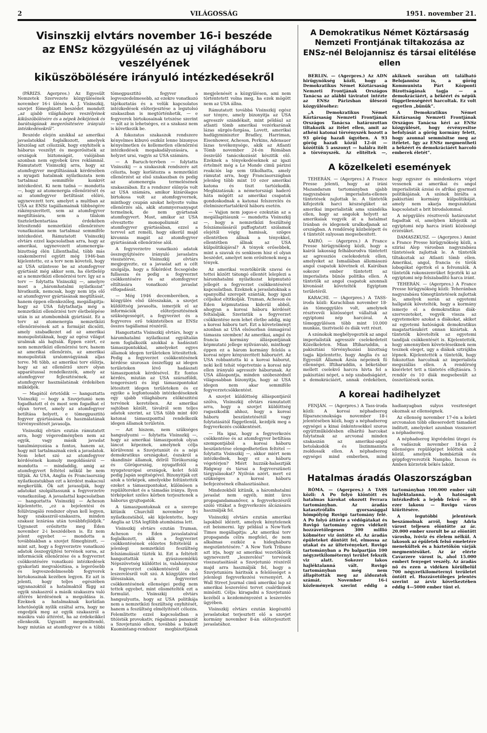2 VILÁGOSSÁG 1951. november 21.
Visinszkij elvtárs november 16-i beszéde
az ENSz közgyülésén az uj világháboru veszélyének
kiküszöbölésére irányuló intézkedésekről
(PÁRIZS. Agerpres.) Az Egyesült Nemzetek Szervezete közgyülésének november 16-i ülésén A. J. Visinszkij, szovjet főmegbizott beszédet mondott „az ujabb világháboru veszélyének kiküszöbölésére és a népek békéjének és barátságának megerősitésére irányuló intézkedésekről”.
Beszéde elején azokkal az amerikai javaslatokkal foglalkozott, amelyek látszólag azt célozzák, hogy enyhitsék a háborus veszélyt és megerősitsék az országok biztonságát, valójában azonban nem egyebek üres reklámnál. Rámutatott Visinszkij arra, hogy az atomfegyver megtiltásának kérdésében a nyugati hatalmak nyilatkozata nem tartalmaz semmiféle konkrét intézkedést. Ki nem tudná — mondotta —, hogy az atomenergia ellenőrzését és az atomfegyver betiltását előiró, ugynevezett terv, amelyet a multban az USA az ENSz tagállamainak többségére rákényszeritett, sem az atomfegyver megtiltására, sem a tilalom tiszteletbentartása érdekében létesitendő nemzetközi ellenőrzésre vonatkozóan nem tartalmaz semmiféle intézkedést. Rámutatott Visinszkij elvtárs ezzel kapcsolatban arra, hogy az amerikai, ugynevezett atomenergia-bizottság élén Lilienthallal, több más szakemberrel együtt még 1946-ban kijelentette, ez a terv nem követeli, hogy az USA szüntesse be az atomfegyver gyártását még akkor sem, ha életbelép az a nemzetközi ellenőrzési terv. Igy az a terv — folytatta Visinszkij —, amelyre most a „háromhatalmi nyilatkozat” hivatkozik, nemcsak, hogy nem irja elő az atomfegyver gyártásának megtiltását, hanem éppen ellenkezőleg, megállapitja: hogy az USA folytathatja még a nemzetközi ellenőrzési terv életbelépése után is az atombombák gyártását. Ez a terv az atomenergia nemzetközi ellenőrzésének azt a formáját dicsőiti, amely szabadkezet ad az amerikai monopolistáknak, hogy az egész világot uralmuk alá hajtsák. Éppen ezért, ez nem nemzetközi ellenőrzési terv, hanem az amerikai ellenőrzés, az amerikai monopolisták uralomvágyának aljas terve. Mi több, az amerikai terv előirja, hogy az az ellenőrző szerv olyan apparátussal rendelkezzék, amely az atomfegyver fejlesztésének, az atomfegyver használatának érdekében működjék.
— Magától értetődik — hangoztatta Visinszkij — hogy a Szovjetunió nem fogadhatott el és most sem fogadhat el olyan tervet, amely az atomfegyver betiltása helyett, e tömegpusztitó fegyver gyártásának és használatának törvényesitését javasolja.
Visinszkij elvtárs ezután rámutatott arra, hogy végeredményben nem az egyik, vagy másik javaslat tanulmányozása a fontos, hanem az, hogy mit tartalmaznak ezek a javaslatok. Nem lehet szó az atomfegyver kérdésének komoly megoldásáról — mondotta — mindaddig, amig az atomfegyvert feltétel nélkül be nem tiltják. Az USA, Anglia és Franciaország nyilatkozatukban ezt a kérdést makacsul megkerülik. Ők azt javasolják, hogy adatokat szolgáltassunk a fegyverzetre vonatkozólag. A javaslattal kapcsolatban — hangoztatta Visinszkij — Acheson kijelentette, „ez a bejelentési és felülvizsgáló rendszer olyan kell legyen, hogy szakaszról-szakaszra, minden szakasz lezárása után továbbfejlődjék.” Ugyanezt erősitette meg Eden november 2-i beszédében is. Ez nem jelent egyebet — mondotta a továbbiakban a szovjet főmegbizott, — mint azt, hogy a fegyverzetre vonatkozó adatok összegyüjtési tervének sorsa, az információk ellenőrzése és a fegyverzet csökkentésére vonatkozó intézkedések gyakorlati megvalósitása, a legerősebb és legveszedelmesebb fegyverek birtokosainak kezében legyen. Ez azt is jelenti, hogy teljes egészében ugyanazoktól a hatalmaktól függ az egyik szakaszról a másik szakaszra való áttérés kérdésének a megoldása is. Ezeknek a hatalmaknak korlátlan lehetőségük nyilik ezáltal arra, hogy ne engedjék meg az egyik szakaszról a másikra való áttérést, ha az érdekeikkel ellenkezik. Ugyanitt megemlitendő, hogy miután az atomfegyver és a többi tömegpusztitó fegyver a legveszedelmesebb, az ezekre vonatkozó tájékoztatás és a velük kapcsolatos intézkedések előterjesztése a legutolsó szakaszban is megtörténhetik, — e fegyverek birtokosainak tetszése szerint — sőt az is lehetséges, ez a szakasz nem is következik be.
A fokozatos szakaszok rendszere kényelmes kibuvó eszköz lenne bizonyos kényelmetlen és kellemetlen ellenőrzési intézkedések megakadályozására, a helyzet urai, vagyis az USA számára.
— A Baruch-tervben — folytatta Visinszkij — a szakaszok rendszere azt célozta, hogy korlátozza a nemzetközi ellenőrzést az első szakaszban és pedig az atomenergia termelésének szakaszában. Ez a rendszer előnyös volt az USA számára, amikor kizárólagos birtokosa volt az atomfegyvernek, minthogy csupán azokat helyezte volna ellenőrzés alá, akik atomnyersanyagot termelnek, de nem gyártanak atomfegyvert. Most, amikor az USA elvesztette monopoliumát az atomfegyver gyártásában, ezzel a tervvel azt reméli, hogy sikerül majd kivonnia magát az atomfegyver gyártásának ellenőrzése alól.
A fegyverzetre vonatkozó adatok összegyüjtésére irányuló javaslatra visszatérve, Visinszkij elvtárs megjegyezte, ez a javaslat azt a célt szolgálja, hogy a főkérdést fecsegésbe fullassza és pedig a fegyverzet csökkentésére és az atomfegyver eltiltására vonatkozó javaslat elfogadását.
— Még 1946 decemberében, a közgyülés első ülésszakán, a szovjet küldöttség javasolta, ismerjék el az információk előterjesztésének szükségességét, a fegyverzet és a fegyveres erő tekintetében az ENSz összes tagállamai részéről.
Hangoztatta Visinszkij elvtárs, hogy a háromhatalmi nyilatkozat egyáltalán nem foglalkozik azokkal a hadászati támaszpontokkal, amelyeket egyes államok idegen területeken létesitettek. Pedig a fegyverzet csökkentésének kérdése szorosan összefügg az idegen területeken lévő hadászati támaszpontok kérdésével. Ez fontos kérdés, miután az USA szárazföldi, tengerészeti és légi támaszpontokat létesitett idegen területeken és ez egyike a legfontosabb intézkedéseknek egy ujabb világháboru előkészitési tervének keretében. Az amerikai sajtóban közölt, távolról sem teljes adatok szerint, az USA több mint 400 katonai támaszponttal rendelkezik idegen államok területén.
— Azt hiszem, nem szükséges hangsulyozni — folytatta Visinszkij —, hogy az amerikai támaszpontok olyan láncot képeznek, amelynek célja körülvenni a Szovjetuniót és a népi demokratikus országokat, északról a skandináv államok, délről Törökország és Görögország, nyugatfelől a nyugateurópai országok, kelet felől pedig Japán segitségével. Bizonyitják ezt azok a térképek, amelyekbe feltüntették ezeket a támaszpontokat, különösen a repülőtereket és a támadás iránya. Ilyen térképeket széles körben terjesztenek a háborus gyujtogatók.
A támaszpontoknak ez a szerepe kitünik Churchill november 9-i nyilatkozatából, aki kijelentette, hogy Anglia az USA legfőbb atombázisa lett.
Visinszkij elvtárs ezután Truman, Acheson és Eden javaslataival foglalkozott, akik a fegyverzet csökkentésének előzetes feltételéül a jelenlegi nemzetközi feszültség felszámolását tüzték ki. Ezt a feltételt hangoztatták a gyászosemlékü Népszövetség küldöttei is, valahányszor a fegyverzet csökkentéséről és a leszerelésről volt szó. A közgyülés első ülésszakán, a fegyverzet csökkentésének ellenségei pedig nem tettek egyebet, mint elismételték ezt a formulát. Visinszkij elvtárs hangsulyozta, hogy az USA politikája nem a nemzetközi feszültség enyhitését, hanem a feszültség elmélyitését célozza. Felemlitette ezzel kapcsolatban a titóisták provokativ, rágalmazó panaszát a Szovjetunió ellen, továbbá a bukott Kuomintang-rendszer megbizottjának megjelenését a közgyülésen, ami nem történtetett volna meg, ha ezek mögött nem az USA állna.
Rámutatott továbbá Visinszkij egész sor tényre, amely bizonyitja az USA agresszív szándékait, mint például az atlanti tömb amerikai vezérkarának lázas sürgés-forgása, Lovett, amerikai hadügyminiszter Bradley, Harriman, Eisenhower, Acheson, Perkins, Adenauer lázas tevékenysége, akik az Atlanti Tömb november 24-én Rómában összeülő tanácskozását készitik elő. Ezeknek a tényekedéseknek az igazi értelmét még a Le Monde cimü párizsi reakciós lap sem titkolhatta, amely rámutat arra, hogy Franciaországban jelenleg több mint 10 ezer amerikai katona és tiszt tartózkodik. Megbizatásuk: a németországi haderő háta mögött az amerikai csapatok gondoskodnak a katonai felszerelés és élelmiszertartalékról háboru esetén.
— Vajjon nem jogos-e ezekután az a megállapitásunk — mondotta Visinszkij —, hogy a nemzetközi feszültség felszámolásáról puffogtatott szólamok elejétől végig hamisak, szöges ellentétben állnak a tényekkel, ellentétben állnak az USA külpolitikájával? A tények erősebbek, mint a szavak és senkisem hisz el olyan beszédet, amelyet nem erősitenek meg a tények.
Az amerikai vezetőkörök szavai és tettei között tátongó ellentét leleplezi a háromhatalmi nyilatkozat képmutató jellegét a fegyverzet csökkentésével kapcsolatban. Ezeknek a javaslatoknak a spanyolfal szerepét szánták, hogy igazi céljaikat eltitkolják. Truman, Acheson és Eden képmutatása kiderül abból, ahogyan a koreai háboru kérdését feltálalják. Szerintük a fegyverzet csökkentése nem lehet életbe addig, mig a koreai háboru tart. Ezt a követelményt azonban az USA elsősorban önmagával támasza szemben! Az amerikai, angol és francia kormány álláspontjának képmutató jellege nyilvánvaló, minthogy éppen ez a három kormány felelős a koreai népre kényszeritett háboruért. Az USA robbantotta ki a koreai háborut, neki kell tehát végetvetnie a koreai nép ellen irányuló agresszív háborunak. Az USA álláspontja, minden szóbeszédnél világosabban bizonyitja, hogy az USA idegen nem akar semmiféle fegyverzetcsökkentést.
A szovjet küldöttség álláspontjáról szólva, Visinszkij elvtárs rámutatott arra, hogy a szovjet küldöttség ragaszkodik ahhoz, hogy a koreai háboru beszüntetésétől vagy folytatásától függetlenül, kezdjék meg a fegyverkezés csökkentését.
— Ha igaz, hogy a fegyverkezés csökkentése és az atomfegyver betiltása szempontjából a koreai háboru beszüntetése elengedhetetlen feltétel — folytatta Visinszkij —, akkor miért nem intézkednek, hogy ez a háboru végetérjen? Miért huzzák-halasztják Ridgway és társai a fegyverszüneti tárgyalásokat? Nyilván azért, mert ez szükséges a koreai háboru befejezésének elhalasztásához.
Mindezekből kitünik, a háromhatalmi javaslat nem egyéb, mint üres propagandamanőver, a fegyverkezésről szóló vitákat a fegyverkezés álcázására használják fel.
Visinszkij elvtárs ezután amerikai lapokból idézett, amelyek kénytelenek ezt beismerni. Igy például a New-York Times megállapitja: „Az amerikai terv propaganda célra megfelel, de nem alkalmas eszköz a hidegháboru megszüntetésére.” A New York Tribune azt irja, hogy az amerikai vezetőkörök ugynevezett „leszerelési” tervének visszautasitását a Szovjetunió részéről majd arra használják fel, hogy a Szovjetunióra háritsák a felelősséget a jelenlegi fegyverkezési versenyért. A Wall Street Journal cimü amerikai lap az amerikai leszerelési tervet csalétkének minősiti. Célja: kiragadni a Szovjetunió kezéből a kezdeményezést a leszerelés ügyében.
Visinszkij elvtárs ezután kiegészitő javaslatokat terjesztett elő a szovjet kormány november 8-án előterjesztett javaslatához.
A Demokratikus Német Köztársaság Nemzeti Frontjának tiltakozása az ENSz-nél Belojannisz és társai elitélése ellen
BERLIN. — (Agerpres.) Az ADN hirügynökség közli, hogy a Demokratikus Német Köztársaság Nemzeti Frontjának Országos Tanácsa az alábbi táviratot intézte az ENSz Párizsban ülésező közgyüléséhez:
„A Demokratikus Német Köztársaság Nemzeti Frontjának Országos Tanácsa határozottan tiltakozik az itélet ellen, amit az athéni katonai törvényszék hozott a 93 görög hazafi ügyében. A 93 görög hazafi közül 12-őt — közöttük 5 asszonyt — halálra itélt a törvényszék. Az elitéltek —, akiknek sorában ott található Belojannisz is, a görög Kommunista Párt Központi Bizottságának tagja — a demokráciáért, a békéért és népük függetlenségéért harcoltak. Ez volt egyetlen „bünük”.
A Demokratikus Német Köztársaság Nemzeti Frontjának Országos Tanácsa kéri az ENSz közgyülését, hogy érvényesitse befolyását a görög kormány felett, hogy azonnal semmisitse meg az itéletet. Igy az ENSz megmentheti a békéért és demokráciáért harcoló emberek életét”.
A közelkeleti események
TEHERÁN. — (Agerpres.) A France Presse jelenti, hogy az iráni Mazandaram tartományban ujabb nagyszabásu imperialista-ellenes tüntetések zajlottak le. A tüntetők kifejezték harci készségüket az amerikai imperialisták ama szándéka ellen, hogy az angolok helyett az amerikaiak vegyék át a hatalmat Iránban és idegenek uralkodjanak az országban. A rendőrség közbelépett és 4 tüntetőt sulyosan megsebesitett.
KAIRÓ. — (Agerpres.) A France Presse hirügynökség közli, hogy a kairói lakosság felháborodva tüntetett az agressziós cselekedetek ellen, amelyeket az Ismailában állomásozó angol csapatok követnek el. Kairóban sokezer ember tüntetett az imperialista bünös politika ellen. A tüntetők az angol csapatok azonnali kivonását követelték Egyiptom területéről.
KARACHI. — (Agerpres.) A TASS-iroda közli: Karachiban november 18-án tömeggyülés volt, amelynek résztvevői közösséget vállaltak az egyiptomi nép harcával. A tömeggyülésen több mint 10.000 munkás, tisztviselő és diák vett részt.
A szónokok megbélyegezték az angol imperialisták agresszív cselekedeteit Közelkeleten. Mian Iftiharuddin, a pakisztáni törvényhozási bizottság tagja kijelentette, hogy Anglia és az Egyesült Államok Ázsia népeinek fő ellenségei. Iftiharuddin, a béketábor mellett cselekvő harcra hivta fel a pakisztáni népet, a nép szabadságáért, a demokráciáért, annak érdekében, hogy egyszer és mindenkorra véget vessenek az amerikai és angol imperialisták ázsiai és afrikai gyarmati politikájának. A szónok birálta a pakisztáni kormány külpolitikáját, amely nem akarja megszakitani kapcsolatait a brit birodalommal.
A népgyülés résztvevői határozatot fogadtak el, amelyben kifejezik az egyiptomi nép harca iránti közösségi érzésüket.
DAMASZKUSZ. — (Agerpres.) Amint a France Presse hirügynökség közli, a sziriai Alep városban nagyszabásu tüntetések zajlottak le. A tüntetők tiltakoztak az Atlanti tömb ellen. Amerikai, angol, francia és török lobogókat égettek el a felvonulók. A tüntetők rokonszenvüket fejezték ki az egyiptomi nép felszabadító harca iránt.
TEHERÁN. — (Agerpres.) A France Presse hirügynökség közli: Teheránban nagyszabásu tömegtüntetések zajlottak le, amelyek során az egyetemi hallgatók követelték, hogy a kormány ismerje el a demokratikus diák-szervezeteket, vegyék vissza az egyetemekre azokat a diákokat, akiket az egyetemi hatóságok demokratikus magatartásukért onnan kizártak. A tüntetők követelték az egyetemi tandijak csökkentését is. Kijelentették, hogy amennyiben követeléseiknek nem tesznek eleget, ugy a diákok sztrájkba lépnek. Kijelentették a tüntetők, hogy fokozottan harcolnak az imperialista megszállás ellen. A rendőrség kisérletet tett a tüntetés elfojtására. 5 rendőr és 10 diák megsebesült az összetüzések során.
A koreai hadihelyzet
FENJÁN. — (Agerpres.) A Tass-iroda közli: A koreai néphadsereg főparancsnoksága november 18-i jelentésében közli, hogy a néphadsereg egységei a kinai önkéntesekkel szoros együttműködésben elhárító harcokat folytatnak az arcvonal minden szakaszán az amerikai-angol betolakodók és liszinmanista zsoldosaik ellen. A néphadsereg egységei mind emberben, mind hadianyagban sulyos veszteséget okoznak az ellenségnek.
Az ellenség november 17-én a keleti arcvonalon több elkeseredett támadást inditott, amelyeket azonban visszavert a néphadsereg.
A néphadsereg légvédelmi ütegei és a vadászok november 18-án 2 ellenséges repülőgépet lelőttek azok közül, amelyek bombázták és géppfegyverezték Nampho, Incson és Amben körzetek békés lakóit.
Hatalmas áradás Olaszországban
RÓMA. — (Agerpres.) A TASS közli: A Po folyó kiöntött és hatalmas károkat okozott Ferrara tartományban. Az áradás katasztrófális gyorsasággal hömpölyög Rovigó tartomány felé. A Po folyó áttörte a védőgátakat és Rovigó tartomány egyes vidékeit hozzávetőlegesen 300 millió köbméter viz öntötte el. Az áradás épületeket döntött fel, elmossa az utakat és az ültetvényeket. Rovigó tartományban a Po balpartján 100 négyzetkilométernyi terület fekszik viz alatt. Sokezer lakos hajléktalanná vált. Rovigó tartományban még nem állapitották meg az áldozatok számát. November 16-i közlemények szerint eddig a tartományban 100.000 ember vált hajléktalanná. A hatóságok intézkedtek a lejebb fekvő — 40 ezer lakosu — Rovigo város kiüritésére.
A legutóbbi jelentések beszámolnak arról, hogy Adria várost teljesen elöntötte az ár. 20.000 ember szorult be az elöntött városba, ivóviz és élelem nélkül. A lakosok az épületek felső emeletére menekültek és a háztetőkön várják megmentésüket. Az ár elérte Cavarzere várost is, ahol 15.000 embert fenyeget veszély. Az áradás nő és ezen a vidéken körülbelül 700 négyzetkilométernyi területet öntött el. Hozzávetőleges jelentés szerint az árviz következtében eddig 4—5000 ember tünt el.